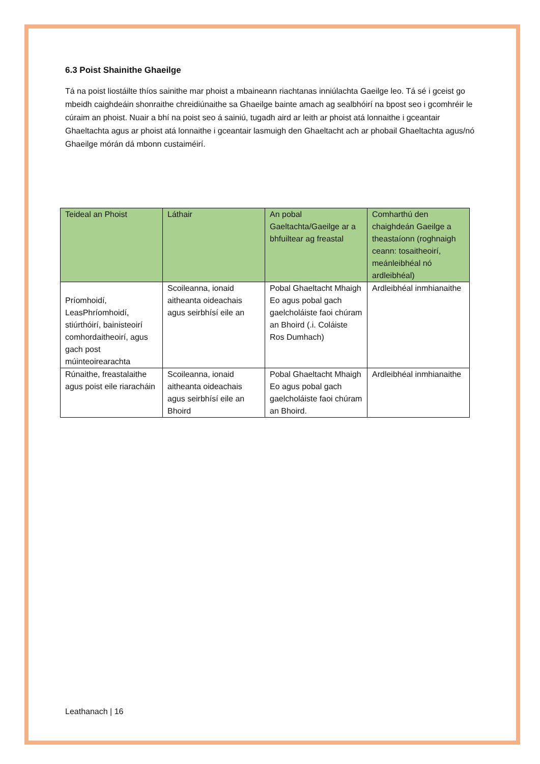6.3 Poist Shainithe Ghaeilge
Tá na poist liostáilte thíos sainithe mar phoist a mbaineann riachtanas inniúlachta Gaeilge leo. Tá sé i gceist go mbeidh caighdeáin shonraithe chreidiúnaithe sa Ghaeilge bainte amach ag sealbhóirí na bpost seo i gcomhréir le cúraim an phoist. Nuair a bhí na poist seo á sainiú, tugadh aird ar leith ar phoist atá lonnaithe i gceantair Ghaeltachta agus ar phoist atá lonnaithe i gceantair lasmuigh den Ghaeltacht ach ar phobail Ghaeltachta agus/nó Ghaeilge mórán dá mbonn custaiméirí.
| Teideal an Phoist | Láthair | An pobal Gaeltachta/Gaeilge ar a bhfuiltear ag freastal | Comharthú den chaighdeán Gaeilge a theastaíonn (roghnaigh ceann: tosaitheoirí, meánleibhéal nó ardleibhéal) |
| --- | --- | --- | --- |
| Príomhoidí, LeasPhríomhoidí, stiúrthóirí, bainisteoirí comhordaitheoirí, agus gach post múinteoirearachta | Scoileanna, ionaid aitheanta oideachais agus seirbhísí eile an | Pobal Ghaeltacht Mhaigh Eo agus pobal gach gaelcholáiste faoi chúram an Bhoird (.i. Coláiste Ros Dumhach) | Ardleibhéal inmhianaithe |
| Rúnaithe, freastalaithe agus poist eile riaracháin | Scoileanna, ionaid aitheanta oideachais agus seirbhísí eile an Bhoird | Pobal Ghaeltacht Mhaigh Eo agus pobal gach gaelcholáiste faoi chúram an Bhoird. | Ardleibhéal inmhianaithe |
Leathanach | 16